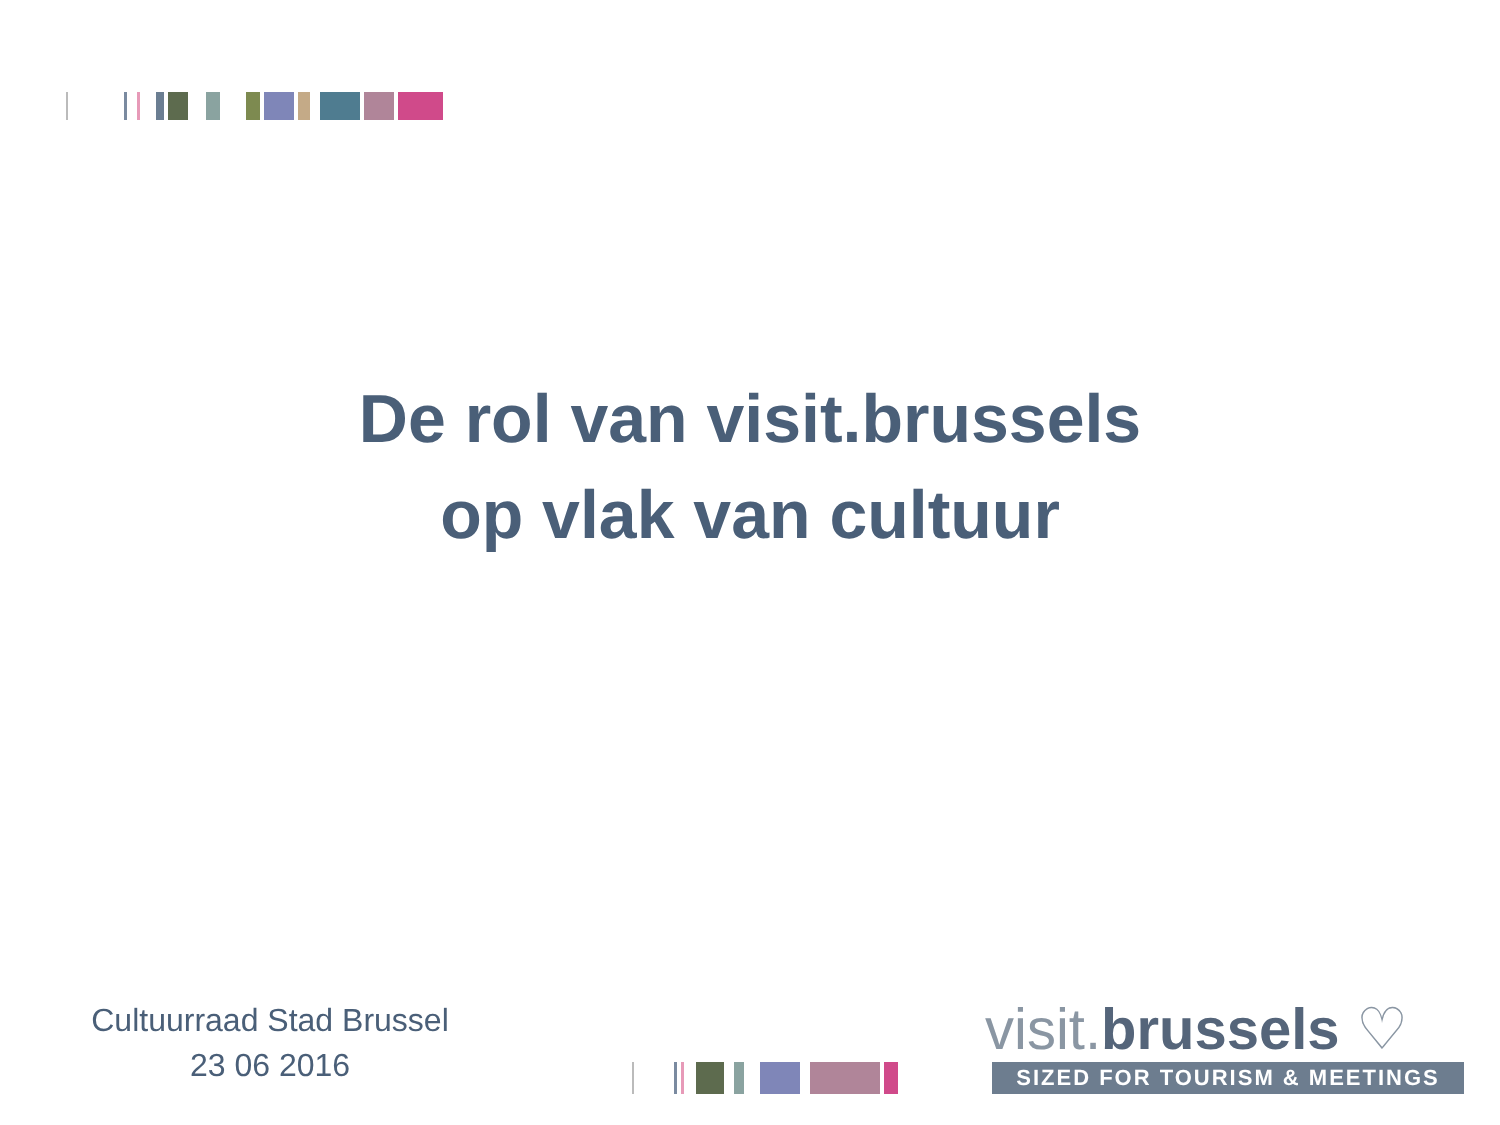De rol van visit.brussels
op vlak van cultuur
Cultuurraad Stad Brussel
23 06 2016
visit.brussels ♡
SIZED FOR TOURISM & MEETINGS